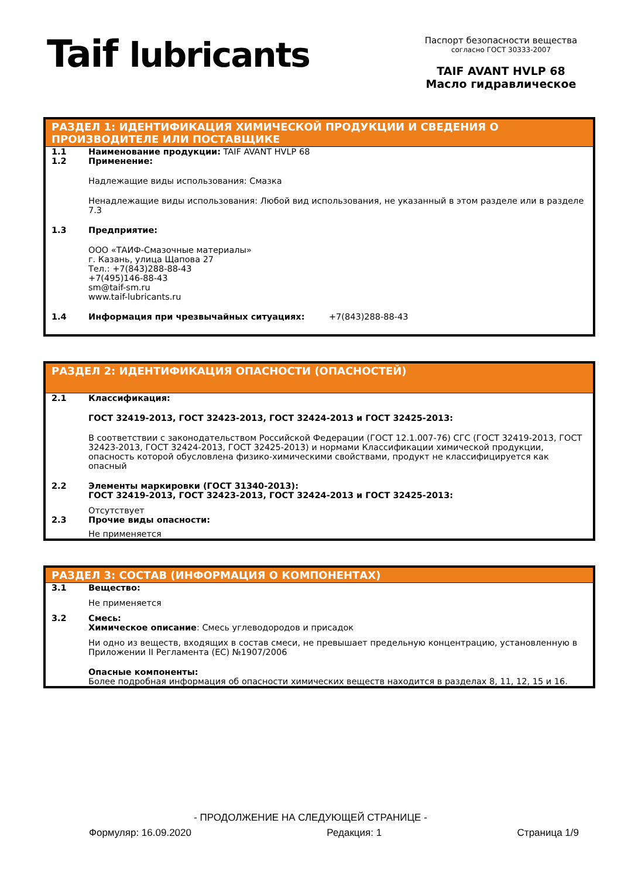Taif lubricants
Паспорт безопасности вещества
согласно ГОСТ 30333-2007
TAIF AVANT HVLP 68
Масло гидравлическое
РАЗДЕЛ 1: ИДЕНТИФИКАЦИЯ ХИМИЧЕСКОЙ ПРОДУКЦИИ И СВЕДЕНИЯ О ПРОИЗВОДИТЕЛЕ ИЛИ ПОСТАВЩИКЕ
1.1 Наименование продукции: TAIF AVANT HVLP 68
1.2 Применение:
Надлежащие виды использования: Смазка
Ненадлежащие виды использования: Любой вид использования, не указанный в этом разделе или в разделе 7.3
1.3 Предприятие:
ООО «ТАИФ-Смазочные материалы»
г. Казань, улица Щапова 27
Тел.: +7(843)288-88-43
+7(495)146-88-43
sm@taif-sm.ru
www.taif-lubricants.ru
1.4 Информация при чрезвычайных ситуациях: +7(843)288-88-43
РАЗДЕЛ 2: ИДЕНТИФИКАЦИЯ ОПАСНОСТИ (ОПАСНОСТЕЙ)
2.1 Классификация:
ГОСТ 32419-2013, ГОСТ 32423-2013, ГОСТ 32424-2013 и ГОСТ 32425-2013:
В соответствии с законодательством Российской Федерации (ГОСТ 12.1.007-76) СГС (ГОСТ 32419-2013, ГОСТ 32423-2013, ГОСТ 32424-2013, ГОСТ 32425-2013) и нормами Классификации химической продукции, опасность которой обусловлена физико-химическими свойствами, продукт не классифицируется как опасный
2.2 Элементы маркировки (ГОСТ 31340-2013):
ГОСТ 32419-2013, ГОСТ 32423-2013, ГОСТ 32424-2013 и ГОСТ 32425-2013:
Отсутствует
2.3 Прочие виды опасности:
Не применяется
РАЗДЕЛ 3: СОСТАВ (ИНФОРМАЦИЯ О КОМПОНЕНТАХ)
3.1 Вещество:
Не применяется
3.2 Смесь:
Химическое описание: Смесь углеводородов и присадок
Ни одно из веществ, входящих в состав смеси, не превышает предельную концентрацию, установленную в Приложении II Регламента (ЕС) №1907/2006
Опасные компоненты:
Более подробная информация об опасности химических веществ находится в разделах 8, 11, 12, 15 и 16.
- ПРОДОЛЖЕНИЕ НА СЛЕДУЮЩЕЙ СТРАНИЦЕ -
Формуляр: 16.09.2020 Редакция: 1 Страница 1/9